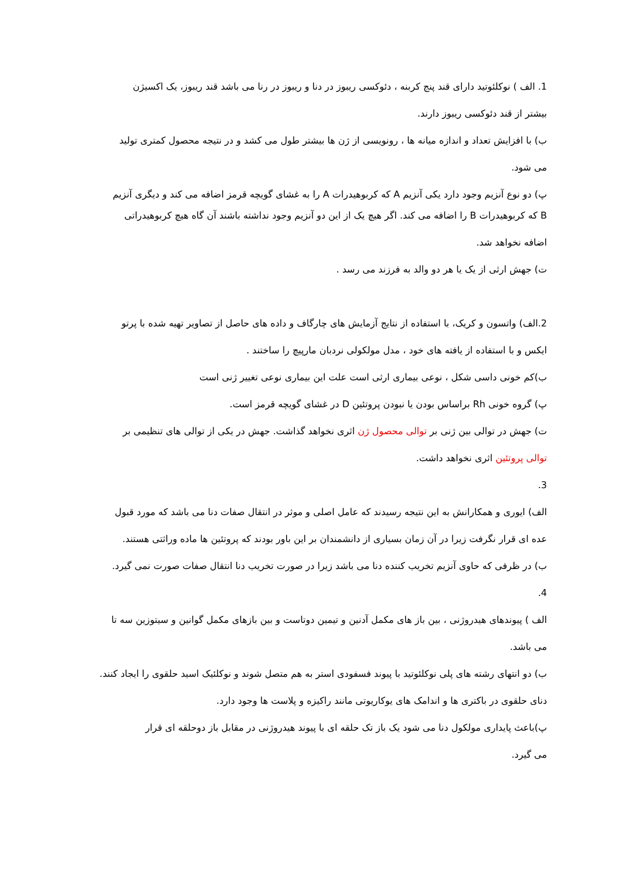1. الف ) نوکلئوتید دارای قند پنج کربنه ، دئوکسی ریبوز در دنا و ریبوز در رنا می باشد قند ریبوز، یک اکسیژن
بیشتر از قند دئوکسی ریبوز دارند.
ب) با افزایش تعداد و اندازه میانه ها ، رونویسی از ژن ها بیشتر طول می کشد و در نتیجه محصول کمتری تولید
می شود.
پ) دو نوع آنزیم وجود دارد یکی آنزیم A که کربوهیدرات A را به غشای گویچه قرمز اضافه می کند و دیگری آنزیم
B که کربوهیدرات B را اضافه می کند. اگر هیچ یک از این دو آنزیم وجود نداشته باشند آن گاه هیچ کربوهیدراتی
اضافه نخواهد شد.
ت) جهش ارثی از یک یا هر دو والد به فرزند می رسد .
2.الف) واتسون و کریک، با استفاده از نتایج آزمایش های چارگاف و داده های حاصل از تصاویر تهیه شده با پرتو
ایکس و با استفاده از یافته های خود ، مدل مولکولی نردبان مارپیچ را ساختند .
ب)کم خونی داسی شکل ، نوعی بیماری ارثی است علت این بیماری نوعی تغییر ژنی است
پ) گروه خونی Rh براساس بودن یا نبودن پروتئین D در غشای گویچه قرمز است.
ت) جهش در توالی بین ژنی بر توالی محصول ژن اثری نخواهد گذاشت. جهش در یکی از توالی های تنظیمی بر
توالی پروتئین اثری نخواهد داشت.
3.
الف) ایوری و همکارانش به این نتیجه رسیدند که عامل اصلی و موثر در انتقال صفات دنا می باشد که مورد قبول
عده ای قرار نگرفت زیرا در آن زمان بسیاری از دانشمندان بر این باور بودند که پروتئین ها ماده وراثتی هستند.
ب) در ظرفی که حاوی آنزیم تخریب کننده دنا می باشد زیرا در صورت تخریب دنا انتقال صفات صورت نمی گیرد.
4.
الف ) پیوندهای هیدروژنی ، بین باز های مکمل آدنین و تیمین دوتاست و بین بازهای مکمل گوانین و سیتوزین سه تا
می باشد.
ب) دو انتهای رشته های پلی نوکلئوتید با پیوند فسفودی استر به هم متصل شوند و نوکلئیک اسید حلقوی را ایجاد کنند.
دنای حلقوی در باکتری ها و اندامک های یوکاریوتی مانند راکیزه و پلاست ها وجود دارد.
پ)باعث پایداری مولکول دنا می شود یک باز تک حلقه ای با پیوند هیدروژنی در مقابل باز دوحلقه ای قرار
می گیرد.